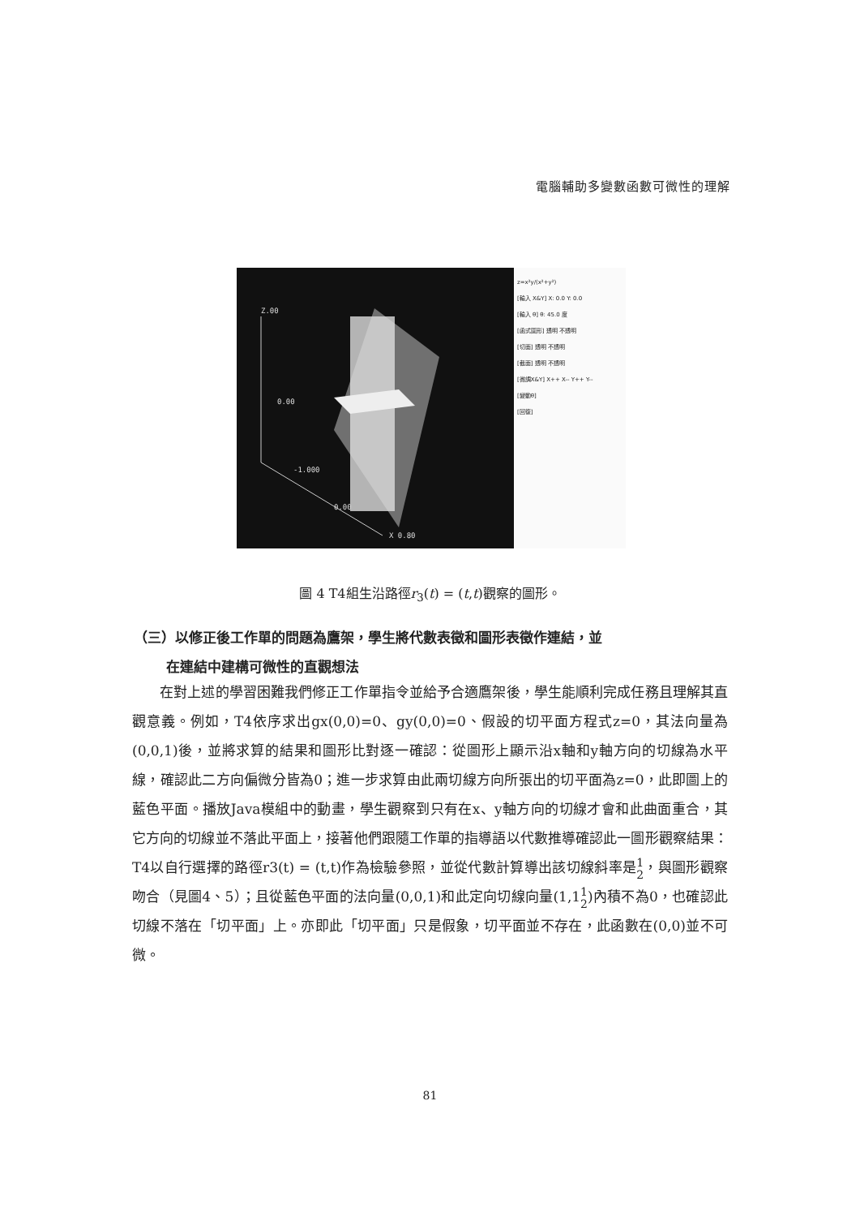電腦輔助多變數函數可微性的理解
Z.00
0.00
-1.000
0.00
X 0.80
z=x²y/(x²+y²)
[輸入 X&Y] X: 0.0 Y: 0.0
[輸入 θ] θ: 45.0 度
[函式圖形] 透明 不透明
[切面] 透明 不透明
[截面] 透明 不透明
[微調X&Y] X++ X-- Y++ Y--
[變動θ]
[回復]
圖 4 T4組生沿路徑r<sub>3</sub>(t) = (t,t)觀察的圖形。
（三）以修正後工作單的問題為鷹架，學生將代數表徵和圖形表徵作連結，並
在連結中建構可微性的直觀想法
　　在對上述的學習困難我們修正工作單指令並給予合適鷹架後，學生能順利完成任務且理解其直觀意義。例如，T4依序求出gx(0,0)=0、gy(0,0)=0、假設的切平面方程式z=0，其法向量為(0,0,1)後，並將求算的結果和圖形比對逐一確認：從圖形上顯示沿x軸和y軸方向的切線為水平線，確認此二方向偏微分皆為0；進一步求算由此兩切線方向所張出的切平面為z=0，此即圖上的藍色平面。播放Java模組中的動畫，學生觀察到只有在x、y軸方向的切線才會和此曲面重合，其它方向的切線並不落此平面上，接著他們跟隨工作單的指導語以代數推導確認此一圖形觀察結果：T4以自行選擇的路徑r3(t) = (t,t)作為檢驗參照，並從代數計算導出該切線斜率是1
2，與圖形觀察吻合（見圖4、5）；且從藍色平面的法向量(0,0,1)和此定向切線向量(1,11
2)內積不為0，也確認此切線不落在「切平面」上。亦即此「切平面」只是假象，切平面並不存在，此函數在(0,0)並不可微。
81